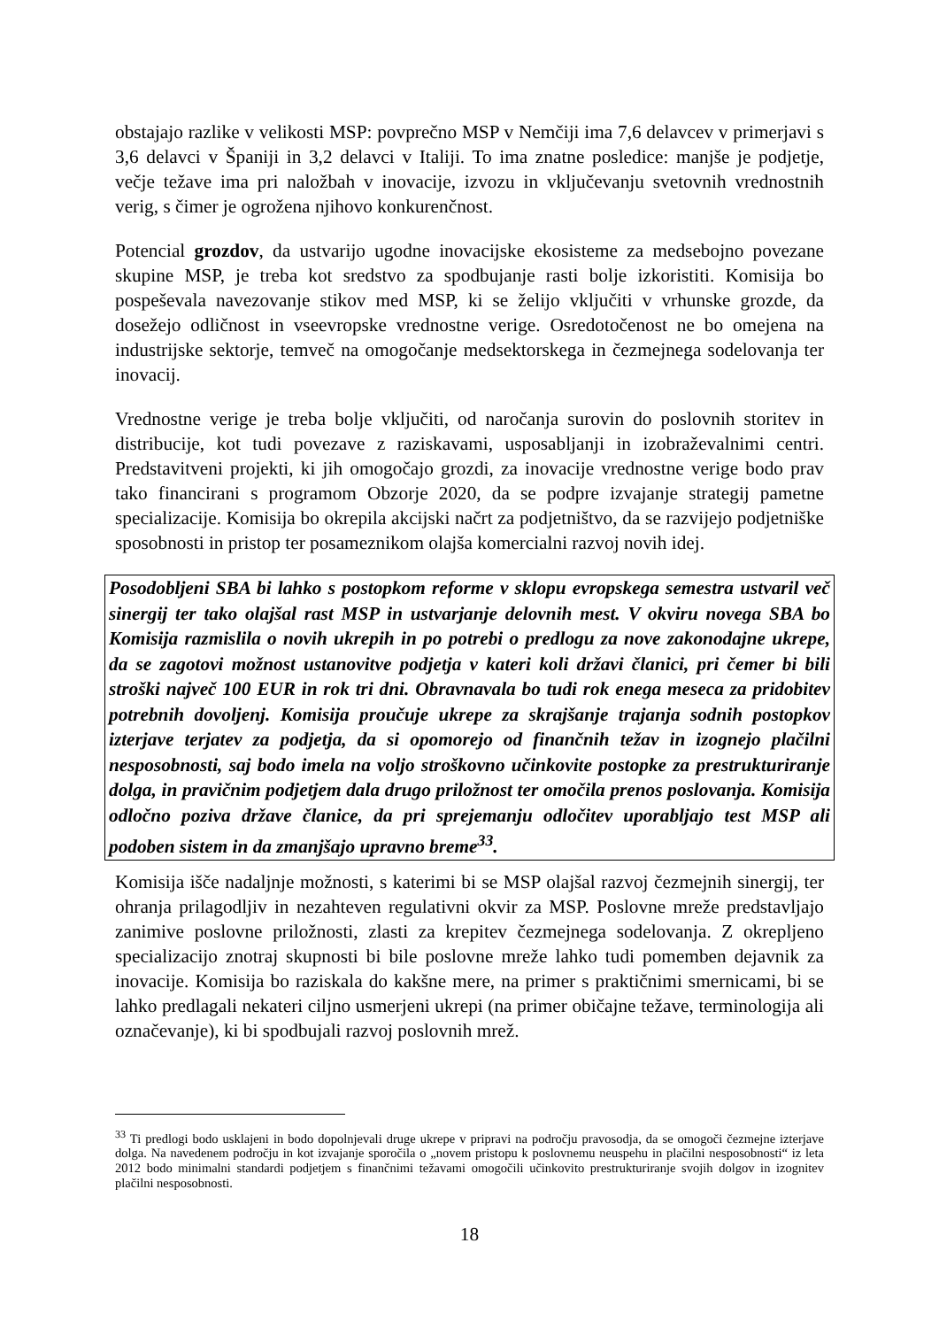obstajajo razlike v velikosti MSP: povprečno MSP v Nemčiji ima 7,6 delavcev v primerjavi s 3,6 delavci v Španiji in 3,2 delavci v Italiji. To ima znatne posledice: manjše je podjetje, večje težave ima pri naložbah v inovacije, izvozu in vključevanju svetovnih vrednostnih verig, s čimer je ogrožena njihovo konkurenčnost.
Potencial grozdov, da ustvarijo ugodne inovacijske ekosisteme za medsebojno povezane skupine MSP, je treba kot sredstvo za spodbujanje rasti bolje izkoristiti. Komisija bo pospeševala navezovanje stikov med MSP, ki se želijo vključiti v vrhunske grozde, da dosežejo odličnost in vseevropske vrednostne verige. Osredotočenost ne bo omejena na industrijske sektorje, temveč na omogočanje medsektorskega in čezmejnega sodelovanja ter inovacij.
Vrednostne verige je treba bolje vključiti, od naročanja surovin do poslovnih storitev in distribucije, kot tudi povezave z raziskavami, usposabljanji in izobraževalnimi centri. Predstavitveni projekti, ki jih omogočajo grozdi, za inovacije vrednostne verige bodo prav tako financirani s programom Obzorje 2020, da se podpre izvajanje strategij pametne specializacije. Komisija bo okrepila akcijski načrt za podjetništvo, da se razvijejo podjetniške sposobnosti in pristop ter posameznikom olajša komercialni razvoj novih idej.
Posodobljeni SBA bi lahko s postopkom reforme v sklopu evropskega semestra ustvaril več sinergij ter tako olajšal rast MSP in ustvarjanje delovnih mest. V okviru novega SBA bo Komisija razmislila o novih ukrepih in po potrebi o predlogu za nove zakonodajne ukrepe, da se zagotovi možnost ustanovitve podjetja v kateri koli državi članici, pri čemer bi bili stroški največ 100 EUR in rok tri dni. Obravnavala bo tudi rok enega meseca za pridobitev potrebnih dovoljenj. Komisija proučuje ukrepe za skrajšanje trajanja sodnih postopkov izterjave terjatev za podjetja, da si opomorejo od finančnih težav in izognejo plačilni nesposobnosti, saj bodo imela na voljo stroškovno učinkovite postopke za prestrukturiranje dolga, in pravičnim podjetjem dala drugo priložnost ter omočila prenos poslovanja. Komisija odločno poziva države članice, da pri sprejemanju odločitev uporabljajo test MSP ali podoben sistem in da zmanjšajo upravno breme<sup>33</sup>.
Komisija išče nadaljnje možnosti, s katerimi bi se MSP olajšal razvoj čezmejnih sinergij, ter ohranja prilagodljiv in nezahteven regulativni okvir za MSP. Poslovne mreže predstavljajo zanimive poslovne priložnosti, zlasti za krepitev čezmejnega sodelovanja. Z okrepljeno specializacijo znotraj skupnosti bi bile poslovne mreže lahko tudi pomemben dejavnik za inovacije. Komisija bo raziskala do kakšne mere, na primer s praktičnimi smernicami, bi se lahko predlagali nekateri ciljno usmerjeni ukrepi (na primer običajne težave, terminologija ali označevanje), ki bi spodbujali razvoj poslovnih mrež.
<sup>33</sup> Ti predlogi bodo usklajeni in bodo dopolnjevali druge ukrepe v pripravi na področju pravosodja, da se omogoči čezmejne izterjave dolga. Na navedenem področju in kot izvajanje sporočila o „novem pristopu k poslovnemu neuspehu in plačilni nesposobnosti“ iz leta 2012 bodo minimalni standardi podjetjem s finančnimi težavami omogočili učinkovito prestrukturiranje svojih dolgov in izognitev plačilni nesposobnosti.
18